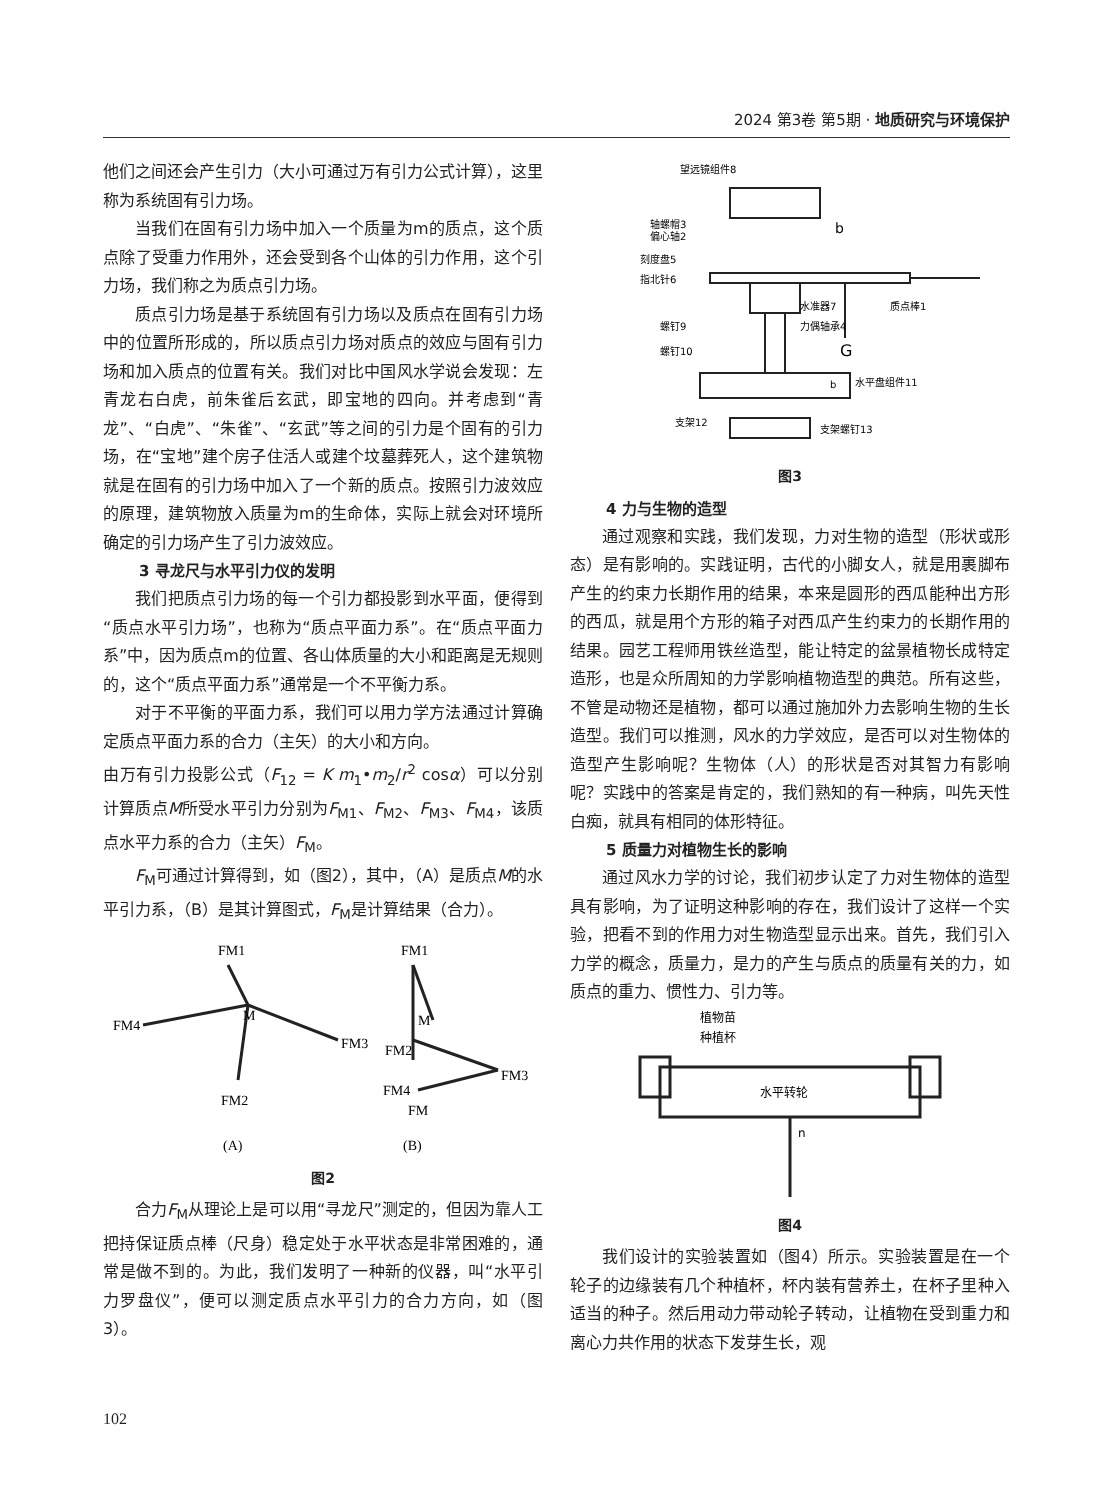2024 第3卷 第5期 · 地质研究与环境保护
他们之间还会产生引力（大小可通过万有引力公式计算），这里称为系统固有引力场。
当我们在固有引力场中加入一个质量为m的质点，这个质点除了受重力作用外，还会受到各个山体的引力作用，这个引力场，我们称之为质点引力场。
质点引力场是基于系统固有引力场以及质点在固有引力场中的位置所形成的，所以质点引力场对质点的效应与固有引力场和加入质点的位置有关。我们对比中国风水学说会发现：左青龙右白虎，前朱雀后玄武，即宝地的四向。并考虑到“青龙”、“白虎”、“朱雀”、“玄武”等之间的引力是个固有的引力场，在“宝地”建个房子住活人或建个坟墓葬死人，这个建筑物就是在固有的引力场中加入了一个新的质点。按照引力波效应的原理，建筑物放入质量为m的生命体，实际上就会对环境所确定的引力场产生了引力波效应。
3 寻龙尺与水平引力仪的发明
我们把质点引力场的每一个引力都投影到水平面，便得到“质点水平引力场”，也称为“质点平面力系”。在“质点平面力系”中，因为质点m的位置、各山体质量的大小和距离是无规则的，这个“质点平面力系”通常是一个不平衡力系。
对于不平衡的平面力系，我们可以用力学方法通过计算确定质点平面力系的合力（主矢）的大小和方向。
由万有引力投影公式（F<sub>12</sub> = K m<sub>1</sub>•m<sub>2</sub>/r<sup>2</sup> cosα）可以分别计算质点M所受水平引力分别为F<sub>M1</sub>、F<sub>M2</sub>、F<sub>M3</sub>、F<sub>M4</sub>，该质点水平力系的合力（主矢）F<sub>M</sub>。
F<sub>M</sub>可通过计算得到，如（图2），其中，（A）是质点M的水平引力系，（B）是其计算图式，F<sub>M</sub>是计算结果（合力）。
FM1
FM4
M
FM3
FM2
FM1
M
FM2
FM4
FM3
FM
(A)
(B)
图2
合力F<sub>M</sub>从理论上是可以用“寻龙尺”测定的，但因为靠人工把持保证质点棒（尺身）稳定处于水平状态是非常困难的，通常是做不到的。为此，我们发明了一种新的仪器，叫“水平引力罗盘仪”，便可以测定质点水平引力的合力方向，如（图3）。
望远镜组件8
轴螺帽3
偏心轴2
刻度盘5
指北针6
水准器7
质点棒1
螺钉9
力偶轴承4
螺钉10
G
b
水平盘组件11
支架12
支架螺钉13
b
图3
4 力与生物的造型
通过观察和实践，我们发现，力对生物的造型（形状或形态）是有影响的。实践证明，古代的小脚女人，就是用裹脚布产生的约束力长期作用的结果，本来是圆形的西瓜能种出方形的西瓜，就是用个方形的箱子对西瓜产生约束力的长期作用的结果。园艺工程师用铁丝造型，能让特定的盆景植物长成特定造形，也是众所周知的力学影响植物造型的典范。所有这些，不管是动物还是植物，都可以通过施加外力去影响生物的生长造型。我们可以推测，风水的力学效应，是否可以对生物体的造型产生影响呢？生物体（人）的形状是否对其智力有影响呢？实践中的答案是肯定的，我们熟知的有一种病，叫先天性白痴，就具有相同的体形特征。
5 质量力对植物生长的影响
通过风水力学的讨论，我们初步认定了力对生物体的造型具有影响，为了证明这种影响的存在，我们设计了这样一个实验，把看不到的作用力对生物造型显示出来。首先，我们引入力学的概念，质量力，是力的产生与质点的质量有关的力，如质点的重力、惯性力、引力等。
植物苗
种植杯
水平转轮
n
图4
我们设计的实验装置如（图4）所示。实验装置是在一个轮子的边缘装有几个种植杯，杯内装有营养土，在杯子里种入适当的种子。然后用动力带动轮子转动，让植物在受到重力和离心力共作用的状态下发芽生长，观
102